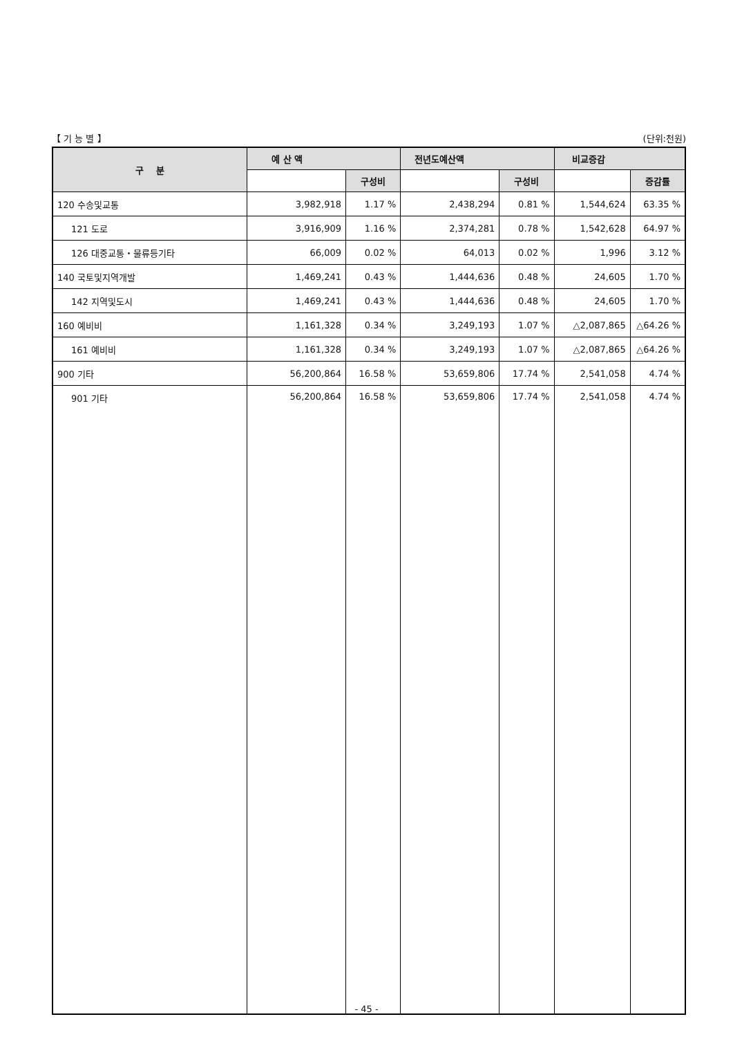【 기 능 별 】 (단위:천원)
| 구 분 | 예 산 액 | | 전년도예산액 | | 비교증감 | |
| --- | --- | --- | --- | --- | --- | --- |
| | | 구성비 | | 구성비 | | 증감률 |
| 120 수송및교통 | 3,982,918 | 1.17 % | 2,438,294 | 0.81 % | 1,544,624 | 63.35 % |
| 121 도로 | 3,916,909 | 1.16 % | 2,374,281 | 0.78 % | 1,542,628 | 64.97 % |
| 126 대중교통・물류등기타 | 66,009 | 0.02 % | 64,013 | 0.02 % | 1,996 | 3.12 % |
| 140 국토및지역개발 | 1,469,241 | 0.43 % | 1,444,636 | 0.48 % | 24,605 | 1.70 % |
| 142 지역및도시 | 1,469,241 | 0.43 % | 1,444,636 | 0.48 % | 24,605 | 1.70 % |
| 160 예비비 | 1,161,328 | 0.34 % | 3,249,193 | 1.07 % | △2,087,865 | △64.26 % |
| 161 예비비 | 1,161,328 | 0.34 % | 3,249,193 | 1.07 % | △2,087,865 | △64.26 % |
| 900 기타 | 56,200,864 | 16.58 % | 53,659,806 | 17.74 % | 2,541,058 | 4.74 % |
| 901 기타 | 56,200,864 | 16.58 % | 53,659,806 | 17.74 % | 2,541,058 | 4.74 % |
- 45 -